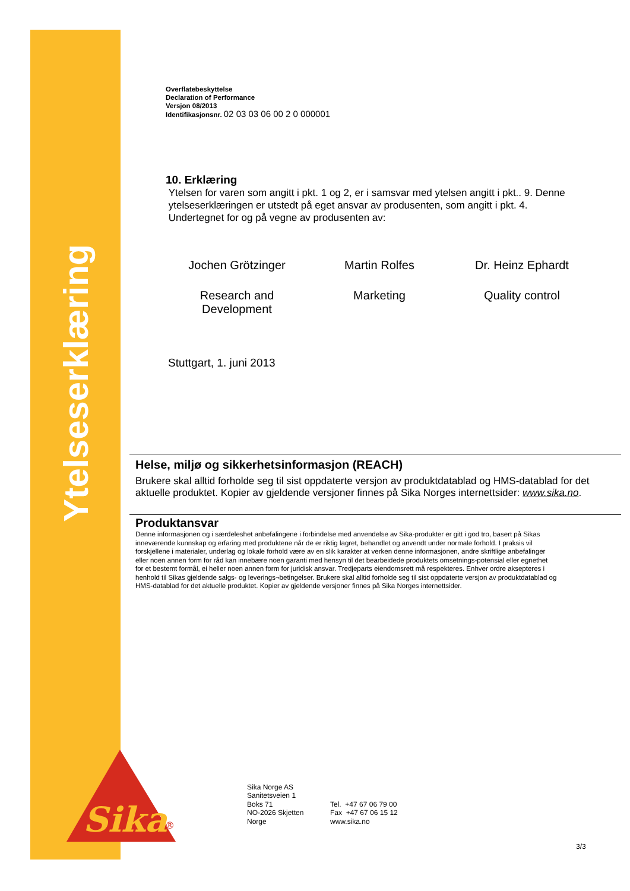Ytelseserklæring
Sika
®
Overflatebeskyttelse
Declaration of Performance
Versjon 08/2013
Identifikasjonsnr. 02 03 03 06 00 2 0 000001
10. Erklæring
Ytelsen for varen som angitt i pkt. 1 og 2, er i samsvar med ytelsen angitt i pkt.. 9. Denne
ytelseserklæringen er utstedt på eget ansvar av produsenten, som angitt i pkt. 4.
Undertegnet for og på vegne av produsenten av:
Jochen Grötzinger Martin Rolfes Dr. Heinz Ephardt
Research and Development Marketing Quality control
Stuttgart, 1. juni 2013
Helse, miljø og sikkerhetsinformasjon (REACH)
Brukere skal alltid forholde seg til sist oppdaterte versjon av produktdatablad og HMS-datablad for det aktuelle produktet. Kopier av gjeldende versjoner finnes på Sika Norges internettsider: www.sika.no.
Produktansvar
Denne informasjonen og i særdeleshet anbefalingene i forbindelse med anvendelse av Sika-produkter er gitt i god tro, basert på Sikas inneværende kunnskap og erfaring med produktene når de er riktig lagret, behandlet og anvendt under normale forhold. I praksis vil forskjellene i materialer, underlag og lokale forhold være av en slik karakter at verken denne informasjonen, andre skriftlige anbefalinger eller noen annen form for råd kan innebære noen garanti med hensyn til det bearbeidede produktets omsetnings-potensial eller egnethet for et bestemt formål, ei heller noen annen form for juridisk ansvar. Tredjeparts eiendomsrett må respekteres. Enhver ordre aksepteres i henhold til Sikas gjeldende salgs- og leverings¬betingelser. Brukere skal alltid forholde seg til sist oppdaterte versjon av produktdatablad og HMS-datablad for det aktuelle produktet. Kopier av gjeldende versjoner finnes på Sika Norges internettsider.
Sika Norge AS
Sanitetsveien 1
Boks 71
NO-2026 Skjetten
Norge
Tel. +47 67 06 79 00
Fax +47 67 06 15 12
www.sika.no
3/3